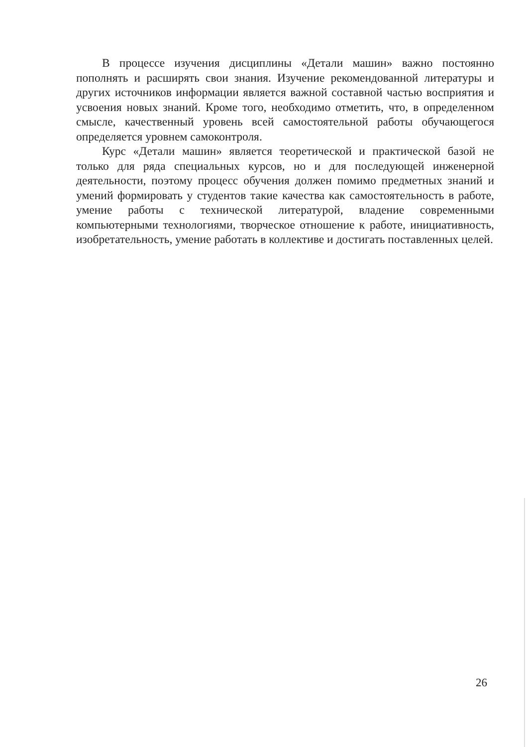В процессе изучения дисциплины «Детали машин» важно постоянно пополнять и расширять свои знания. Изучение рекомендованной литературы и других источников информации является важной составной частью восприятия и усвоения новых знаний. Кроме того, необходимо отметить, что, в определенном смысле, качественный уровень всей самостоятельной работы обучающегося определяется уровнем самоконтроля.
Курс «Детали машин» является теоретической и практической базой не только для ряда специальных курсов, но и для последующей инженерной деятельности, поэтому процесс обучения должен помимо предметных знаний и умений формировать у студентов такие качества как самостоятельность в работе, умение работы с технической литературой, владение современными компьютерными технологиями, творческое отношение к работе, инициативность, изобретательность, умение работать в коллективе и достигать поставленных целей.
26